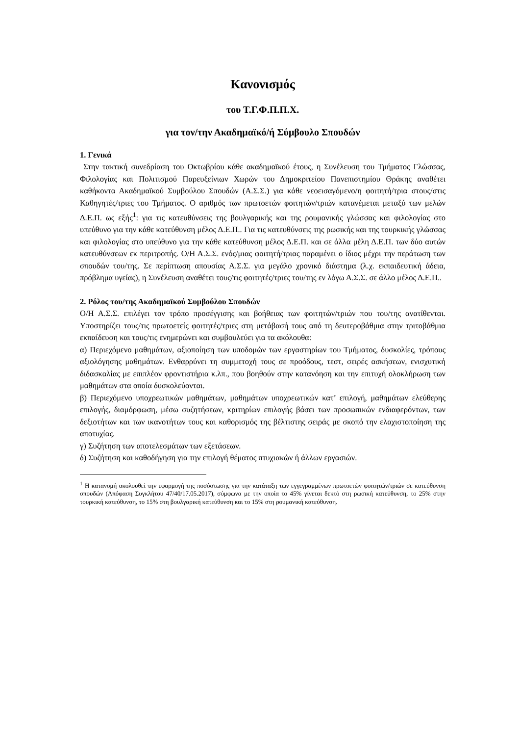Κανονισμός
του Τ.Γ.Φ.Π.Π.Χ.
για τον/την Ακαδημαϊκό/ή Σύμβουλο Σπουδών
1. Γενικά
Στην τακτική συνεδρίαση του Οκτωβρίου κάθε ακαδημαϊκού έτους, η Συνέλευση του Τμήματος Γλώσσας, Φιλολογίας και Πολιτισμού Παρευξείνιων Χωρών του Δημοκριτείου Πανεπιστημίου Θράκης αναθέτει καθήκοντα Ακαδημαϊκού Συμβούλου Σπουδών (Α.Σ.Σ.) για κάθε νεοεισαγόμενο/η φοιτητή/τρια στους/στις Καθηγητές/τριες του Τμήματος. Ο αριθμός των πρωτοετών φοιτητών/τριών κατανέμεται μεταξύ των μελών Δ.Ε.Π. ως εξής<sup>1</sup>: για τις κατευθύνσεις της βουλγαρικής και της ρουμανικής γλώσσας και φιλολογίας στο υπεύθυνο για την κάθε κατεύθυνση μέλος Δ.Ε.Π.. Για τις κατευθύνσεις της ρωσικής και της τουρκικής γλώσσας και φιλολογίας στο υπεύθυνο για την κάθε κατεύθυνση μέλος Δ.Ε.Π. και σε άλλα μέλη Δ.Ε.Π. των δύο αυτών κατευθύνσεων εκ περιτροπής. Ο/Η Α.Σ.Σ. ενός/μιας φοιτητή/τριας παραμένει ο ίδιος μέχρι την περάτωση των σπουδών του/της. Σε περίπτωση απουσίας Α.Σ.Σ. για μεγάλο χρονικό διάστημα (λ.χ. εκπαιδευτική άδεια, πρόβλημα υγείας), η Συνέλευση αναθέτει τους/τις φοιτητές/τριες του/της εν λόγω Α.Σ.Σ. σε άλλο μέλος Δ.Ε.Π..
2. Ρόλος του/της Ακαδημαϊκού Συμβούλου Σπουδών
Ο/Η Α.Σ.Σ. επιλέγει τον τρόπο προσέγγισης και βοήθειας των φοιτητών/τριών που του/της ανατίθενται. Υποστηρίζει τους/τις πρωτοετείς φοιτητές/τριες στη μετάβασή τους από τη δευτεροβάθμια στην τριτοβάθμια εκπαίδευση και τους/τις ενημερώνει και συμβουλεύει για τα ακόλουθα:
α) Περιεχόμενο μαθημάτων, αξιοποίηση των υποδομών των εργαστηρίων του Τμήματος, δυσκολίες, τρόπους αξιολόγησης μαθημάτων. Ενθαρρύνει τη συμμετοχή τους σε προόδους, τεστ, σειρές ασκήσεων, ενισχυτική διδασκαλίας με επιπλέον φροντιστήρια κ.λπ., που βοηθούν στην κατανόηση και την επιτυχή ολοκλήρωση των μαθημάτων στα οποία δυσκολεύονται.
β) Περιεχόμενο υποχρεωτικών μαθημάτων, μαθημάτων υποχρεωτικών κατ’ επιλογή, μαθημάτων ελεύθερης επιλογής, διαμόρφωση, μέσω συζητήσεων, κριτηρίων επιλογής βάσει των προσωπικών ενδιαφερόντων, των δεξιοτήτων και των ικανοτήτων τους και καθορισμός της βέλτιστης σειράς με σκοπό την ελαχιστοποίηση της αποτυχίας.
γ) Συζήτηση των αποτελεσμάτων των εξετάσεων.
δ) Συζήτηση και καθοδήγηση για την επιλογή θέματος πτυχιακών ή άλλων εργασιών.
<sup>1</sup> Η κατανομή ακολουθεί την εφαρμογή της ποσόστωσης για την κατάταξη των εγγεγραμμένων πρωτοετών φοιτητών/τριών σε κατεύθυνση σπουδών (Απόφαση Συγκλήτου 47/40/17.05.2017), σύμφωνα με την οποία το 45% γίνεται δεκτό στη ρωσική κατεύθυνση, το 25% στην τουρκική κατεύθυνση, το 15% στη βουλγαρική κατεύθυνση και το 15% στη ρουμανική κατεύθυνση.